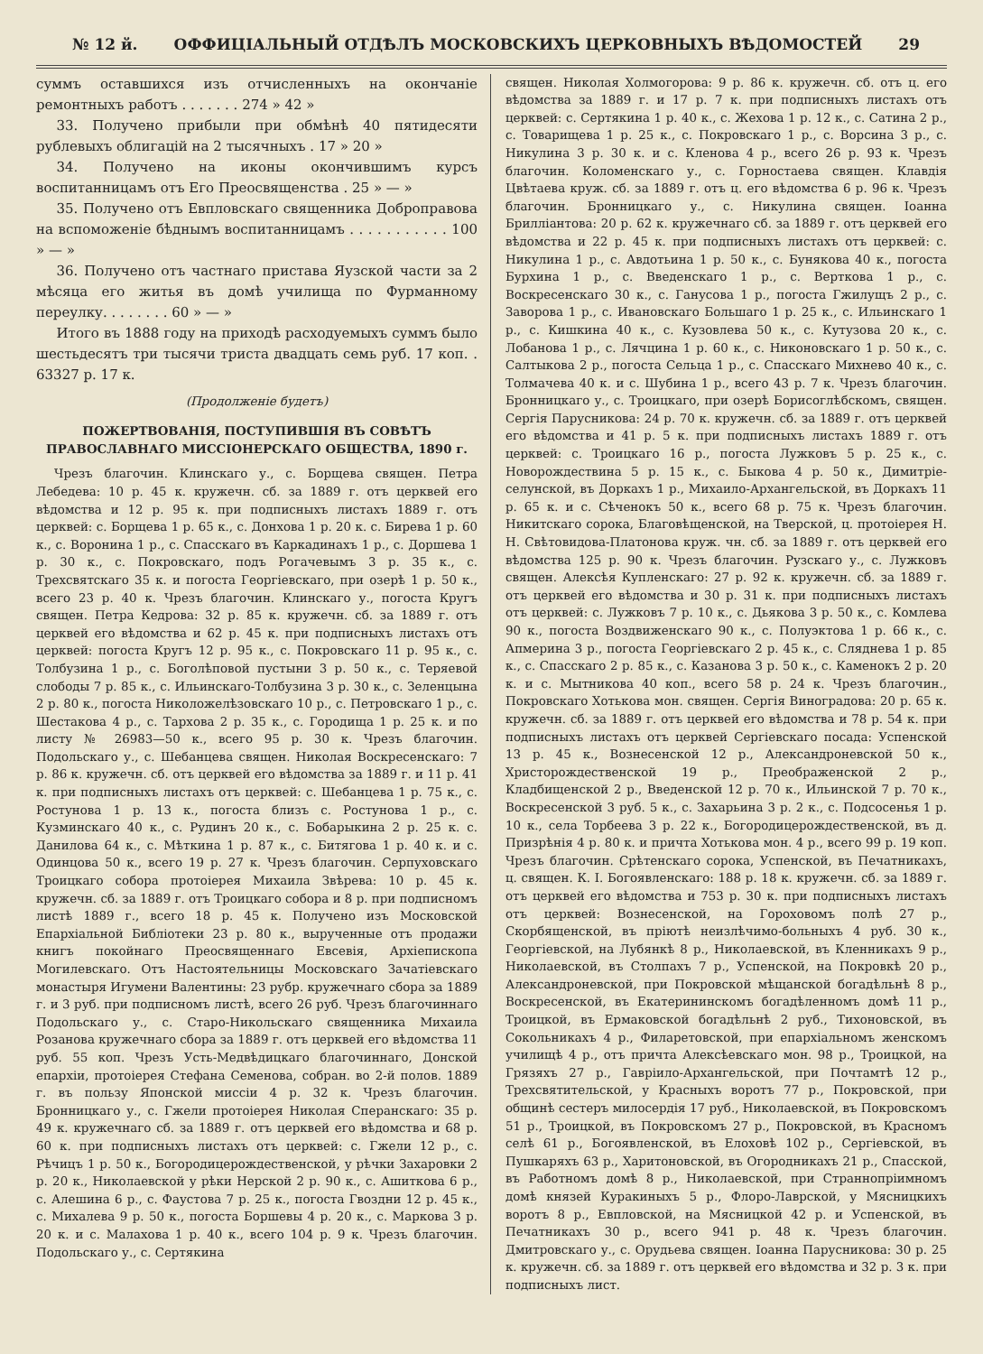№ 12 й. ОФФИЦІАЛЬНЫЙ ОТДѢЛЪ МОСКОВСКИХЪ ЦЕРКОВНЫХЪ ВѢДОМОСТЕЙ 29
суммъ оставшихся изъ отчисленныхъ на окончаніе ремонтныхъ работъ . . . . . . . 274 » 42 »
33. Получено прибыли при обмѣнѣ 40 пятидесяти рублевыхъ облигацій на 2 тысячныхъ . 17 » 20 »
34. Получено на иконы окончившимъ курсъ воспитанницамъ отъ Его Преосвященства . 25 » — »
35. Получено отъ Евпловскаго священника Доброправова на вспоможеніе бѣднымъ воспитанницамъ . . . . . . . . . . . 100 » — »
36. Получено отъ частнаго пристава Яузской части за 2 мѣсяца его житья въ домѣ училища по Фурманному переулку. . . . . . . . 60 » — »
Итого въ 1888 году на приходѣ расходуемыхъ суммъ было шестьдесятъ три тысячи триста двадцать семь руб. 17 коп. . 63327 р. 17 к.
(Продолженіе будетъ)
ПОЖЕРТВОВАНІЯ, ПОСТУПИВШІЯ ВЪ СОВѢТЪ ПРАВОСЛАВНАГО МИССІОНЕРСКАГО ОБЩЕСТВА, 1890 г.
Чрезъ благочин. Клинскаго у., с. Борщева священ. Петра Лебедева: 10 р. 45 к. кружечн. сб. за 1889 г. отъ церквей его вѣдомства и 12 р. 95 к. при подписныхъ листахъ 1889 г. отъ церквей: с. Борщева 1 р. 65 к., с. Донхова 1 р. 20 к. с. Бирева 1 р. 60 к., с. Воронина 1 р., с. Спасскаго въ Каркадинахъ 1 р., с. Доршева 1 р. 30 к., с. Покровскаго, подъ Рогачевымъ 3 р. 35 к., с. Трехсвятскаго 35 к. и погоста Георгіевскаго, при озерѣ 1 р. 50 к., всего 23 р. 40 к. Чрезъ благочин. Клинскаго у., погоста Кругъ священ. Петра Кедрова: 32 р. 85 к. кружечн. сб. за 1889 г. отъ церквей его вѣдомства и 62 р. 45 к. при подписныхъ листахъ отъ церквей: погоста Кругъ 12 р. 95 к., с. Покровскаго 11 р. 95 к., с. Толбузина 1 р., с. Боголѣповой пустыни 3 р. 50 к., с. Теряевой слободы 7 р. 85 к., с. Ильинскаго-Толбузина 3 р. 30 к., с. Зеленцына 2 р. 80 к., погоста Николожелѣзовскаго 10 р., с. Петровскаго 1 р., с. Шестакова 4 р., с. Тархова 2 р. 35 к., с. Городища 1 р. 25 к. и по листу № 26983—50 к., всего 95 р. 30 к. Чрезъ благочин. Подольскаго у., с. Шебанцева священ. Николая Воскресенскаго: 7 р. 86 к. кружечн. сб. отъ церквей его вѣдомства за 1889 г. и 11 р. 41 к. при подписныхъ листахъ отъ церквей: с. Шебанцева 1 р. 75 к., с. Ростунова 1 р. 13 к., погоста близъ с. Ростунова 1 р., с. Кузминскаго 40 к., с. Рудинъ 20 к., с. Бобарыкина 2 р. 25 к. с. Данилова 64 к., с. Мѣткина 1 р. 87 к., с. Битягова 1 р. 40 к. и с. Одинцова 50 к., всего 19 р. 27 к. Чрезъ благочин. Серпуховскаго Троицкаго собора протоіерея Михаила Звѣрева: 10 р. 45 к. кружечн. сб. за 1889 г. отъ Троицкаго собора и 8 р. при подписномъ листѣ 1889 г., всего 18 р. 45 к. Получено изъ Московской Епархіальной Библіотеки 23 р. 80 к., вырученные отъ продажи книгъ покойнаго Преосвященнаго Евсевія, Архіепископа Могилевскаго. Отъ Настоятельницы Московскаго Зачатіевскаго монастыря Игумени Валентины: 23 рубр. кружечнаго сбора за 1889 г. и 3 руб. при подписномъ листѣ, всего 26 руб. Чрезъ благочиннаго Подольскаго у., с. Старо-Никольскаго священника Михаила Розанова кружечнаго сбора за 1889 г. отъ церквей его вѣдомства 11 руб. 55 коп. Чрезъ Усть-Медвѣдицкаго благочиннаго, Донской епархіи, протоіерея Стефана Семенова, собран. во 2-й полов. 1889 г. въ пользу Японской миссіи 4 р. 32 к. Чрезъ благочин. Бронницкаго у., с. Гжели протоіерея Николая Сперанскаго: 35 р. 49 к. кружечнаго сб. за 1889 г. отъ церквей его вѣдомства и 68 р. 60 к. при подписныхъ листахъ отъ церквей: с. Гжели 12 р., с. Рѣчицъ 1 р. 50 к., Богородицерождественской, у рѣчки Захаровки 2 р. 20 к., Николаевской у рѣки Нерской 2 р. 90 к., с. Ашиткова 6 р., с. Алешина 6 р., с. Фаустова 7 р. 25 к., погоста Гвоздни 12 р. 45 к., с. Михалева 9 р. 50 к., погоста Боршевы 4 р. 20 к., с. Маркова 3 р. 20 к. и с. Малахова 1 р. 40 к., всего 104 р. 9 к. Чрезъ благочин. Подольскаго у., с. Сертякина
священ. Николая Холмогорова: 9 р. 86 к. кружечн. сб. отъ ц. его вѣдомства за 1889 г. и 17 р. 7 к. при подписныхъ листахъ отъ церквей: с. Сертякина 1 р. 40 к., с. Жехова 1 р. 12 к., с. Сатина 2 р., с. Товарищева 1 р. 25 к., с. Покровскаго 1 р., с. Ворсина 3 р., с. Никулина 3 р. 30 к. и с. Кленова 4 р., всего 26 р. 93 к. Чрезъ благочин. Коломенскаго у., с. Горностаева священ. Клавдія Цвѣтаева круж. сб. за 1889 г. отъ ц. его вѣдомства 6 р. 96 к. Чрезъ благочин. Бронницкаго у., с. Никулина священ. Іоанна Бриллiантова: 20 р. 62 к. кружечнаго сб. за 1889 г. отъ церквей его вѣдомства и 22 р. 45 к. при подписныхъ листахъ отъ церквей: с. Никулина 1 р., с. Авдотьина 1 р. 50 к., с. Бунякова 40 к., погоста Бурхина 1 р., с. Введенскаго 1 р., с. Верткова 1 р., с. Воскресенскаго 30 к., с. Ганусова 1 р., погоста Гжилущъ 2 р., с. Заворова 1 р., с. Ивановскаго Большаго 1 р. 25 к., с. Ильинскаго 1 р., с. Кишкина 40 к., с. Кузовлева 50 к., с. Кутузова 20 к., с. Лобанова 1 р., с. Лячцина 1 р. 60 к., с. Никоновскаго 1 р. 50 к., с. Салтыкова 2 р., погоста Сельца 1 р., с. Спасскаго Михнево 40 к., с. Толмачева 40 к. и с. Шубина 1 р., всего 43 р. 7 к. Чрезъ благочин. Бронницкаго у., с. Троицкаго, при озерѣ Борисоглѣбскомъ, священ. Сергія Парусникова: 24 р. 70 к. кружечн. сб. за 1889 г. отъ церквей его вѣдомства и 41 р. 5 к. при подписныхъ листахъ 1889 г. отъ церквей: с. Троицкаго 16 р., погоста Лужковъ 5 р. 25 к., с. Новорождествина 5 р. 15 к., с. Быкова 4 р. 50 к., Димитріе-селунской, въ Доркахъ 1 р., Михаило-Архангельской, въ Доркахъ 11 р. 65 к. и с. Сѣченокъ 50 к., всего 68 р. 75 к. Чрезъ благочин. Никитскаго сорока, Благовѣщенской, на Тверской, ц. протоіерея Н. Н. Свѣтовидова-Платонова круж. чн. сб. за 1889 г. отъ церквей его вѣдомства 125 р. 90 к. Чрезъ благочин. Рузскаго у., с. Лужковъ священ. Алексѣя Купленскаго: 27 р. 92 к. кружечн. сб. за 1889 г. отъ церквей его вѣдомства и 30 р. 31 к. при подписныхъ листахъ отъ церквей: с. Лужковъ 7 р. 10 к., с. Дьякова 3 р. 50 к., с. Комлева 90 к., погоста Воздвиженскаго 90 к., с. Полуэктова 1 р. 66 к., с. Апмерина 3 р., погоста Георгіевскаго 2 р. 45 к., с. Сляднева 1 р. 85 к., с. Спасскаго 2 р. 85 к., с. Казанова 3 р. 50 к., с. Каменокъ 2 р. 20 к. и с. Мытникова 40 коп., всего 58 р. 24 к. Чрезъ благочин., Покровскаго Хотькова мон. священ. Сергія Виноградова: 20 р. 65 к. кружечн. сб. за 1889 г. отъ церквей его вѣдомства и 78 р. 54 к. при подписныхъ листахъ отъ церквей Сергіевскаго посада: Успенской 13 р. 45 к., Вознесенской 12 р., Александроневской 50 к., Христорождественской 19 р., Преображенской 2 р., Кладбищенской 2 р., Введенской 12 р. 70 к., Ильинской 7 р. 70 к., Воскресенской 3 руб. 5 к., с. Захарьина 3 р. 2 к., с. Подсосенья 1 р. 10 к., села Торбеева 3 р. 22 к., Богородицерождественской, въ д. Призрѣнія 4 р. 80 к. и причта Хотькова мон. 4 р., всего 99 р. 19 коп. Чрезъ благочин. Срѣтенскаго сорока, Успенской, въ Печатникахъ, ц. священ. К. І. Богоявленскаго: 188 р. 18 к. кружечн. сб. за 1889 г. отъ церквей его вѣдомства и 753 р. 30 к. при подписныхъ листахъ отъ церквей: Вознесенской, на Гороховомъ полѣ 27 р., Скорбященской, въ пріютѣ неизлѣчимо-больныхъ 4 руб. 30 к., Георгіевской, на Лубянкѣ 8 р., Николаевской, въ Кленникахъ 9 р., Николаевской, въ Столпахъ 7 р., Успенской, на Покровкѣ 20 р., Александроневской, при Покровской мѣщанской богадѣльнѣ 8 р., Воскресенской, въ Екатерининскомъ богадѣленномъ домѣ 11 р., Троицкой, въ Ермаковской богадѣльнѣ 2 руб., Тихоновской, въ Сокольникахъ 4 р., Филаретовской, при епархіальномъ женскомъ училищѣ 4 р., отъ причта Алексѣевскаго мон. 98 р., Троицкой, на Грязяхъ 27 р., Гавріило-Архангельской, при Почтамтѣ 12 р., Трехсвятительской, у Красныхъ воротъ 77 р., Покровской, при общинѣ сестеръ милосердія 17 руб., Николаевской, въ Покровскомъ 51 р., Троицкой, въ Покровскомъ 27 р., Покровской, въ Красномъ селѣ 61 р., Богоявленской, въ Елоховѣ 102 р., Сергіевской, въ Пушкаряхъ 63 р., Харитоновской, въ Огородникахъ 21 р., Спасской, въ Работномъ домѣ 8 р., Николаевской, при Страннопріимномъ домѣ князей Куракиныхъ 5 р., Флоро-Лаврской, у Мясницкихъ воротъ 8 р., Евпловской, на Мясницкой 42 р. и Успенской, въ Печатникахъ 30 р., всего 941 р. 48 к. Чрезъ благочин. Дмитровскаго у., с. Орудьева священ. Іоанна Парусникова: 30 р. 25 к. кружечн. сб. за 1889 г. отъ церквей его вѣдомства и 32 р. 3 к. при подписныхъ лист.